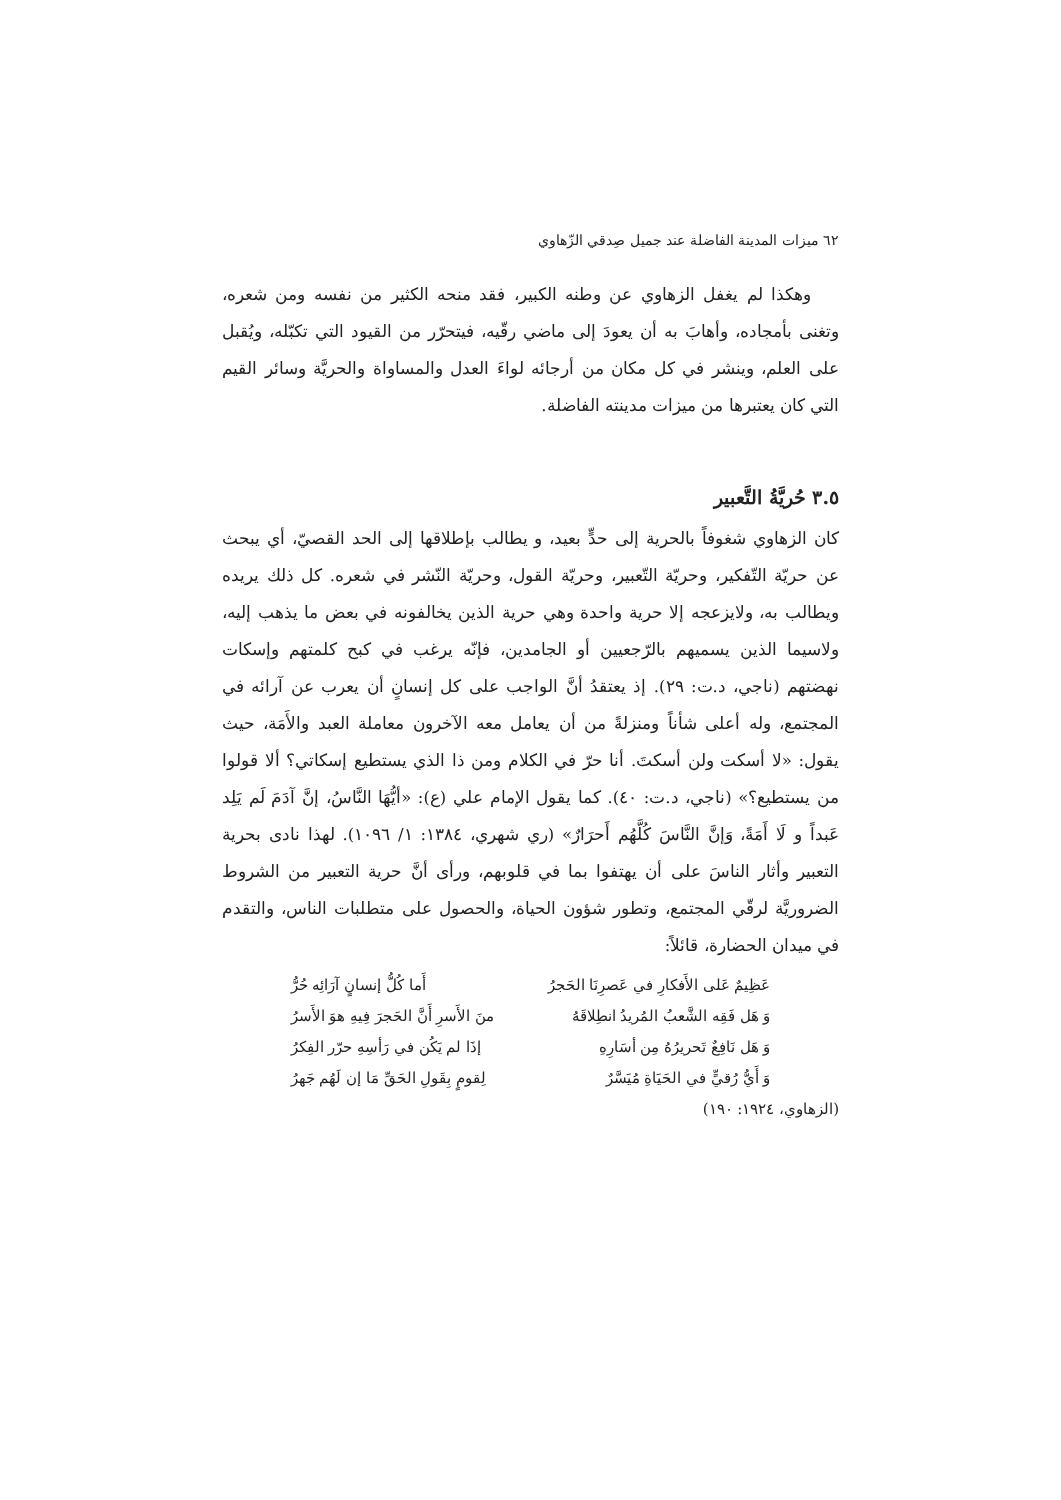٦٢ ميزات المدينة الفاضلة عند جميل صِدقي الزّهاوي
وهكذا لم يغفل الزهاوي عن وطنه الكبير، فقد منحه الكثير من نفسه ومن شعره، وتغنى بأمجاده، وأهابَ به أن يعودَ إلى ماضي رقّيه، فيتحرّر من القيود التي تكبّله، ويُقبل على العلم، وينشر في كل مكان من أرجائه لواءَ العدل والمساواة والحريَّة وسائر القيم التي كان يعتبرها من ميزات مدينته الفاضلة.
٣.٥ حُريَّةُ التَّعبير
كان الزهاوي شغوفاً بالحرية إلى حدٍّ بعيد، و يطالب بإطلاقها إلى الحد القصيّ، أي يبحث عن حريّة التّفكير، وحريّة التّعبير، وحريّة القول، وحريّة النّشر في شعره. كل ذلك يريده ويطالب به، ولايزعجه إلا حرية واحدة وهي حرية الذين يخالفونه في بعض ما يذهب إليه، ولاسيما الذين يسميهم بالرّجعيين أو الجامدين، فإنّه يرغب في كبح كلمتهم وإسكات نهضتهم (ناجي، د.ت: ٢٩). إذ يعتقدُ أنَّ الواجب على كل إنسانٍ أن يعرب عن آرائه في المجتمع، وله أعلى شأناً ومنزلةً من أن يعامل معه الآخرون معاملة العبد والأَمَة، حيث يقول: «لا أسكت ولن أسكتَ. أنا حرّ في الكلام ومن ذا الذي يستطيع إسكاتي؟ ألا قولوا من يستطيع؟» (ناجي، د.ت: ٤٠). كما يقول الإمام علي (ع): «أيُّهَا النَّاسُ، إنَّ آدَمَ لَم يَلِد عَبداً و لَا أَمَةً، وَإنَّ النَّاسَ كُلَّهُم أَحرَارٌ» (ري شهري، ١٣٨٤: ١/ ١٠٩٦). لهذا نادى بحرية التعبير وأثار الناسَ على أن يهتفوا بما في قلوبهم، ورأى أنَّ حرية التعبير من الشروط الضروريَّة لرقّي المجتمع، وتطور شؤون الحياة، والحصول على متطلبات الناس، والتقدم في ميدان الحضارة، قائلاً:
عَظِيمٌ عَلى الأَفكارِ في عَصرِنَا الحَجرُ أَما كُلُّ إنسانٍ آرَائِه حُرُّ
وَ هَل فَقِه الشَّعبُ المُريدُ انطِلاقَهُ منَ الأَسرِ أَنَّ الحَجرَ فِيهِ هوَ الأَسرُ
وَ هَل نَافِعٌ تَحريرُهُ مِن أسَارِهِ إذَا لم يَكُن في رَأسِهِ حرّر الفِكرُ
وَ أَيُّ رُقيٍّ في الحَيَاةِ مُيَسَّرٌ لِقومٍ بِقَولِ الحَقِّ مَا إن لَهُم جَهرُ
(الزهاوي، ١٩٢٤: ١٩٠)